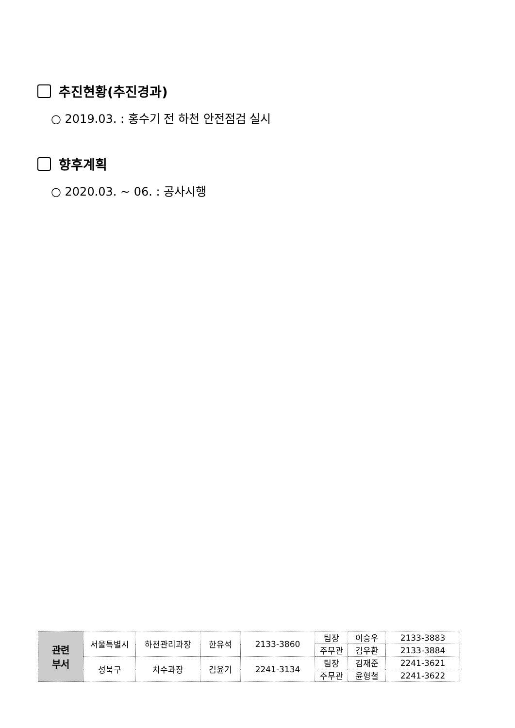추진현황(추진경과)
○ 2019.03. : 홍수기 전 하천 안전점검 실시
향후계획
○ 2020.03. ~ 06. : 공사시행
| 관련 부서 | 서울특별시 | 하천관리과장 | 한유석 | 2133-3860 | 팀장 | 이승우 | 2133-3883 |
| | | | | | 주무관 | 김우환 | 2133-3884 |
| | 성북구 | 치수과장 | 김윤기 | 2241-3134 | 팀장 | 김재준 | 2241-3621 |
| | | | | | 주무관 | 윤형철 | 2241-3622 |